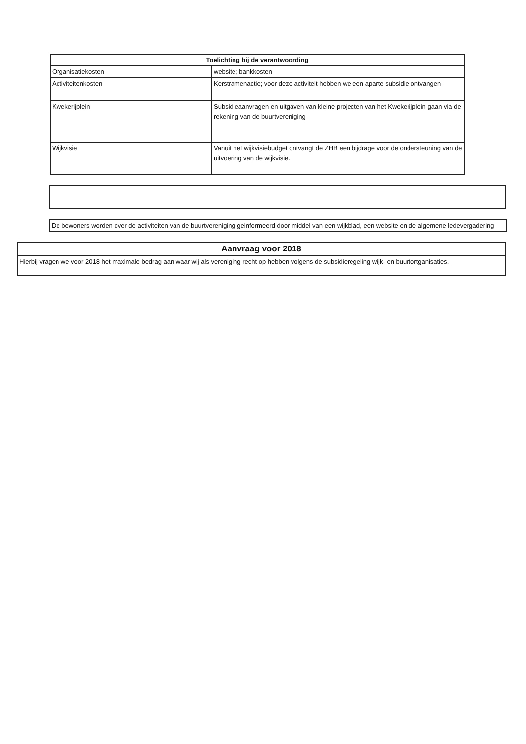| Toelichting bij de verantwoording | |
| --- | --- |
| Organisatiekosten | website; bankkosten |
| Activiteitenkosten | Kerstramenactie; voor deze activiteit hebben we een aparte subsidie ontvangen |
| Kwekerijplein | Subsidieaanvragen en uitgaven van kleine projecten van het Kwekerijplein gaan via de rekening van de buurtvereniging |
| Wijkvisie | Vanuit het wijkvisiebudget ontvangt de ZHB een bijdrage voor de ondersteuning van de uitvoering van de wijkvisie. |
De bewoners worden over de activiteiten van de buurtvereniging geinformeerd door middel van een wijkblad, een website en de algemene ledevergadering
| Aanvraag voor 2018 |
| --- |
| Hierbij vragen we voor 2018 het maximale bedrag aan waar wij als vereniging recht op hebben volgens de subsidieregeling wijk- en buurtortganisaties. |